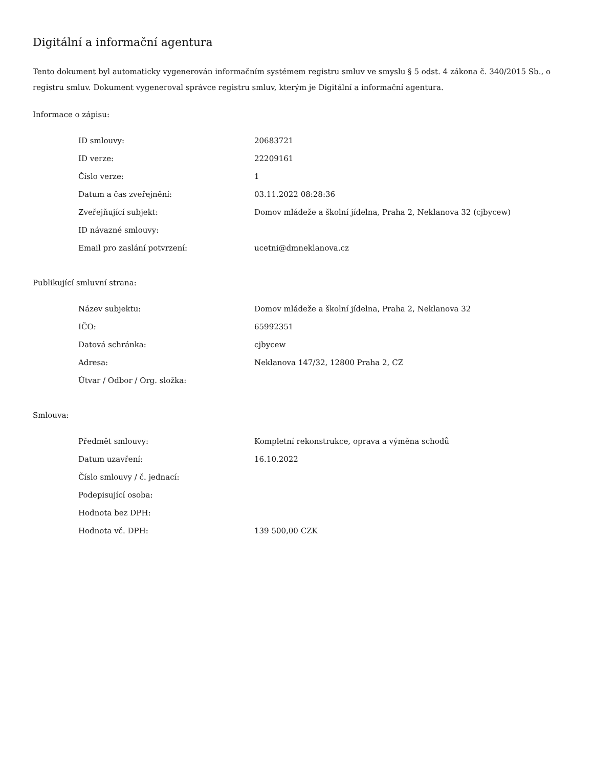Digitální a informační agentura
Tento dokument byl automaticky vygenerován informačním systémem registru smluv ve smyslu § 5 odst. 4 zákona č. 340/2015 Sb., o registru smluv. Dokument vygeneroval správce registru smluv, kterým je Digitální a informační agentura.
Informace o zápisu:
| ID smlouvy: | 20683721 |
| ID verze: | 22209161 |
| Číslo verze: | 1 |
| Datum a čas zveřejnění: | 03.11.2022 08:28:36 |
| Zveřejňující subjekt: | Domov mládeže a školní jídelna, Praha 2, Neklanova 32 (cjbycew) |
| ID návazné smlouvy: | |
| Email pro zaslání potvrzení: | ucetni@dmneklanova.cz |
Publikující smluvní strana:
| Název subjektu: | Domov mládeže a školní jídelna, Praha 2, Neklanova 32 |
| IČO: | 65992351 |
| Datová schránka: | cjbycew |
| Adresa: | Neklanova 147/32, 12800 Praha 2, CZ |
| Útvar / Odbor / Org. složka: | |
Smlouva:
| Předmět smlouvy: | Kompletní rekonstrukce, oprava a výměna schodů |
| Datum uzavření: | 16.10.2022 |
| Číslo smlouvy / č. jednací: | |
| Podepisující osoba: | |
| Hodnota bez DPH: | |
| Hodnota vč. DPH: | 139 500,00 CZK |